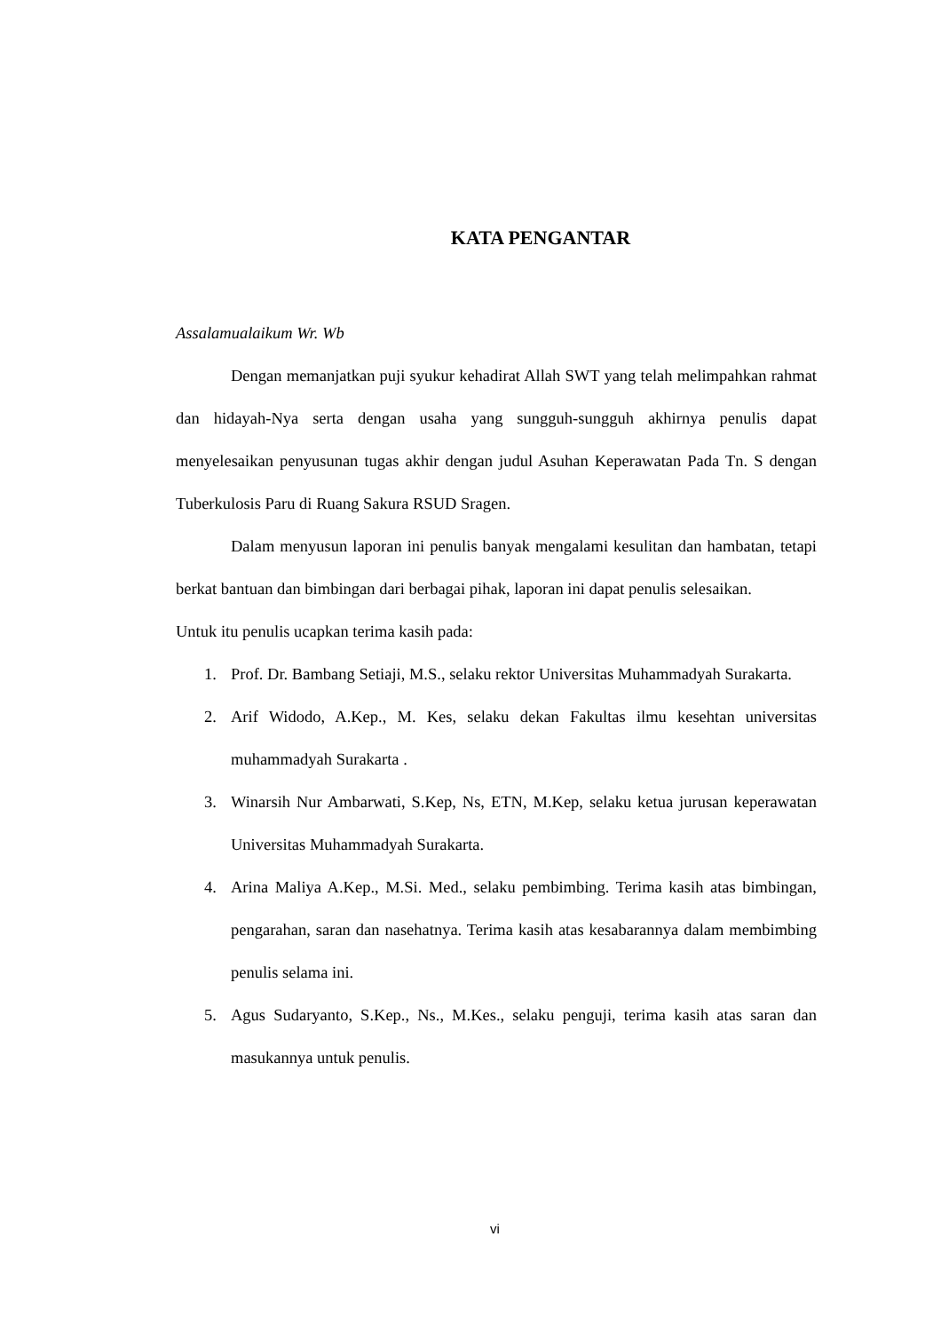KATA PENGANTAR
Assalamualaikum Wr. Wb
Dengan memanjatkan puji syukur kehadirat Allah SWT yang telah melimpahkan rahmat dan hidayah-Nya serta dengan usaha yang sungguh-sungguh akhirnya penulis dapat menyelesaikan penyusunan tugas akhir dengan judul Asuhan Keperawatan Pada Tn. S dengan Tuberkulosis Paru di Ruang Sakura RSUD Sragen.
Dalam menyusun laporan ini penulis banyak mengalami kesulitan dan hambatan, tetapi berkat bantuan dan bimbingan dari berbagai pihak, laporan ini dapat penulis selesaikan.
Untuk itu penulis ucapkan terima kasih pada:
1. Prof. Dr. Bambang Setiaji, M.S., selaku rektor Universitas Muhammadyah Surakarta.
2. Arif Widodo, A.Kep., M. Kes, selaku dekan Fakultas ilmu kesehtan universitas muhammadyah Surakarta .
3. Winarsih Nur Ambarwati, S.Kep, Ns, ETN, M.Kep, selaku ketua jurusan keperawatan Universitas Muhammadyah Surakarta.
4. Arina Maliya A.Kep., M.Si. Med., selaku pembimbing. Terima kasih atas bimbingan, pengarahan, saran dan nasehatnya. Terima kasih atas kesabarannya dalam membimbing penulis selama ini.
5. Agus Sudaryanto, S.Kep., Ns., M.Kes., selaku penguji, terima kasih atas saran dan masukannya untuk penulis.
vi